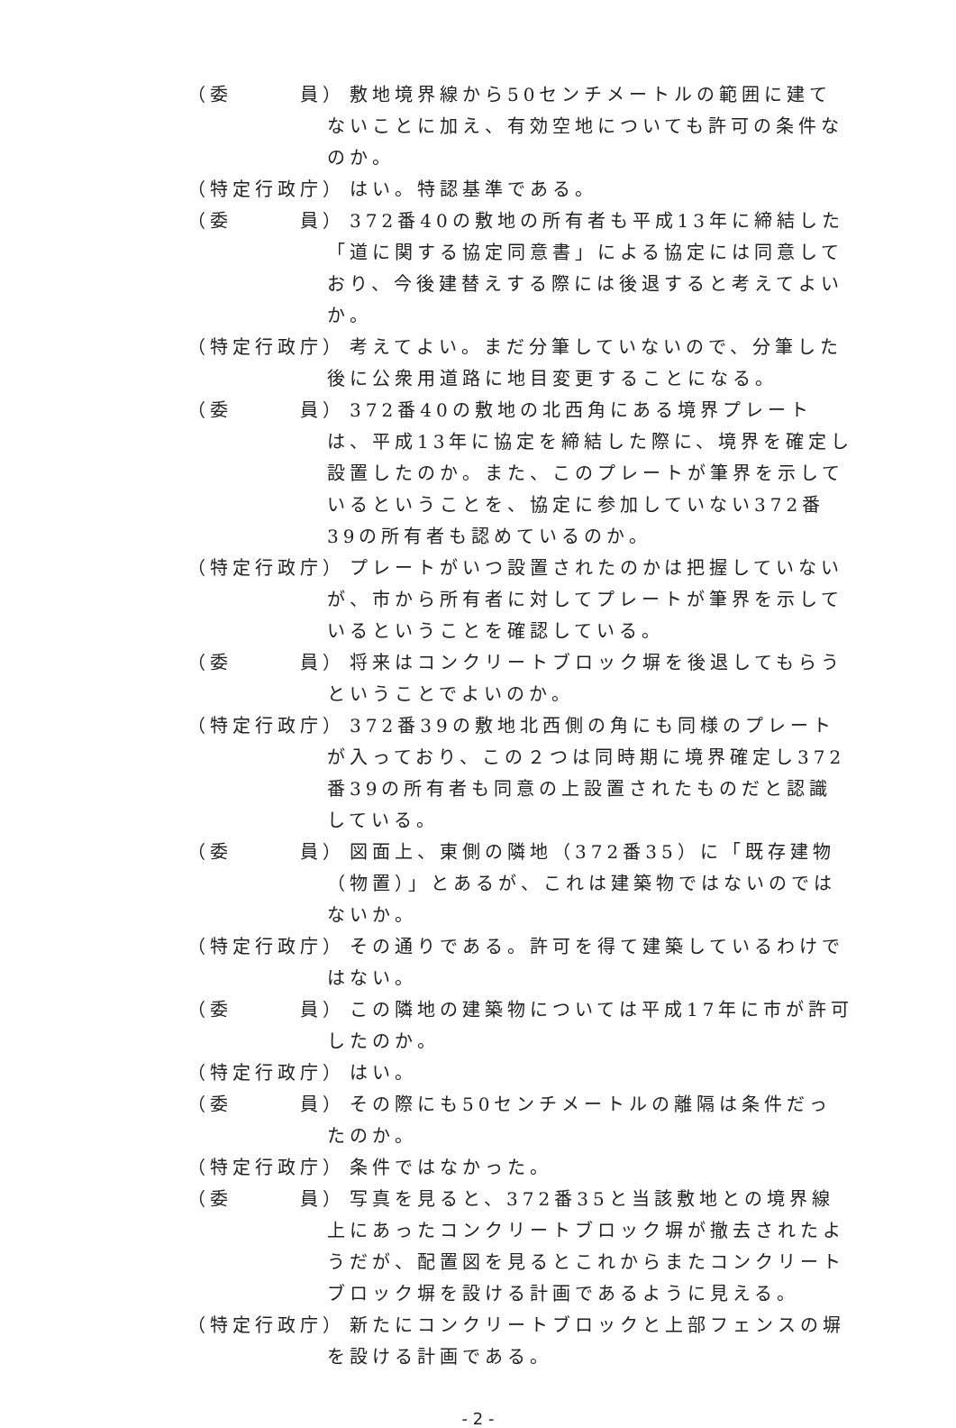（委　　　員） 敷地境界線から50センチメートルの範囲に建てないことに加え、有効空地についても許可の条件なのか。
（特定行政庁） はい。特認基準である。
（委　　　員） 372番40の敷地の所有者も平成13年に締結した「道に関する協定同意書」による協定には同意しており、今後建替えする際には後退すると考えてよいか。
（特定行政庁） 考えてよい。まだ分筆していないので、分筆した後に公衆用道路に地目変更することになる。
（委　　　員） 372番40の敷地の北西角にある境界プレートは、平成13年に協定を締結した際に、境界を確定し設置したのか。また、このプレートが筆界を示しているということを、協定に参加していない372番39の所有者も認めているのか。
（特定行政庁） プレートがいつ設置されたのかは把握していないが、市から所有者に対してプレートが筆界を示しているということを確認している。
（委　　　員） 将来はコンクリートブロック塀を後退してもらうということでよいのか。
（特定行政庁） 372番39の敷地北西側の角にも同様のプレートが入っており、この２つは同時期に境界確定し372番39の所有者も同意の上設置されたものだと認識している。
（委　　　員） 図面上、東側の隣地（372番35）に「既存建物（物置）」とあるが、これは建築物ではないのではないか。
（特定行政庁） その通りである。許可を得て建築しているわけではない。
（委　　　員） この隣地の建築物については平成17年に市が許可したのか。
（特定行政庁） はい。
（委　　　員） その際にも50センチメートルの離隔は条件だったのか。
（特定行政庁） 条件ではなかった。
（委　　　員） 写真を見ると、372番35と当該敷地との境界線上にあったコンクリートブロック塀が撤去されたようだが、配置図を見るとこれからまたコンクリートブロック塀を設ける計画であるように見える。
（特定行政庁） 新たにコンクリートブロックと上部フェンスの塀を設ける計画である。
- 2 -